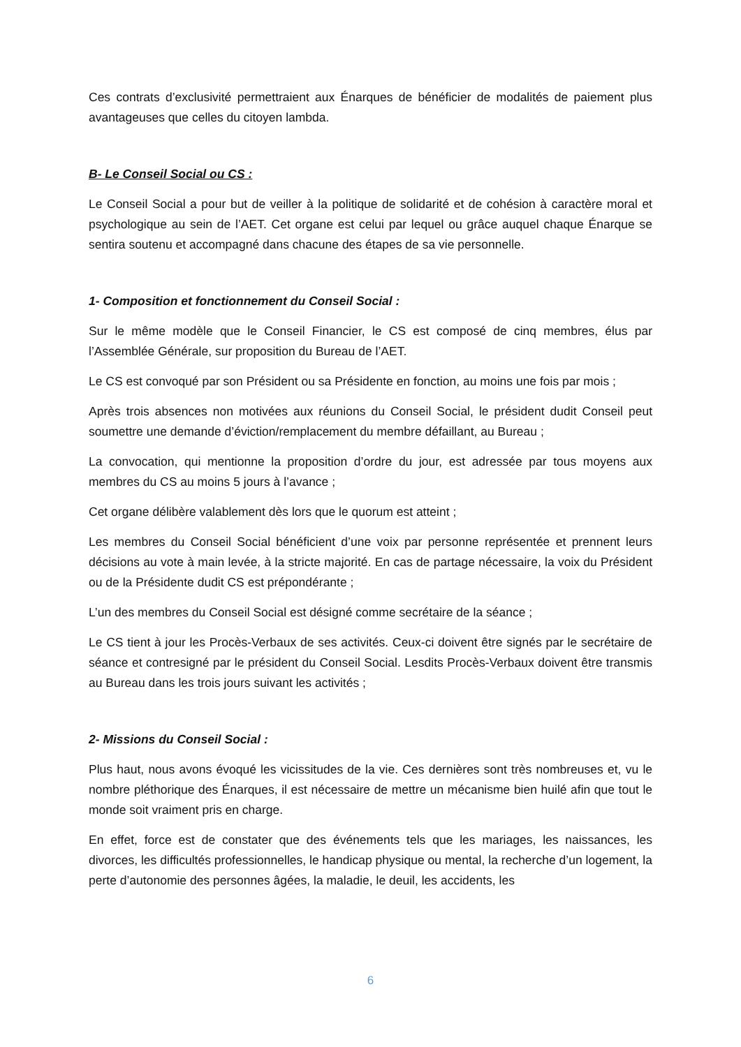Ces contrats d’exclusivité permettraient aux Énarques de bénéficier de modalités de paiement plus avantageuses que celles du citoyen lambda.
B- Le Conseil Social ou CS :
Le Conseil Social a pour but de veiller à la politique de solidarité et de cohésion à caractère moral et psychologique au sein de l’AET. Cet organe est celui par lequel ou grâce auquel chaque Énarque se sentira soutenu et accompagné dans chacune des étapes de sa vie personnelle.
1- Composition et fonctionnement du Conseil Social :
Sur le même modèle que le Conseil Financier, le CS est composé de cinq membres, élus par l’Assemblée Générale, sur proposition du Bureau de l’AET.
Le CS est convoqué par son Président ou sa Présidente en fonction, au moins une fois par mois ;
Après trois absences non motivées aux réunions du Conseil Social, le président dudit Conseil peut soumettre une demande d’éviction/remplacement du membre défaillant, au Bureau ;
La convocation, qui mentionne la proposition d’ordre du jour, est adressée par tous moyens aux membres du CS au moins 5 jours à l’avance ;
Cet organe délibère valablement dès lors que le quorum est atteint ;
Les membres du Conseil Social bénéficient d’une voix par personne représentée et prennent leurs décisions au vote à main levée, à la stricte majorité. En cas de partage nécessaire, la voix du Président ou de la Présidente dudit CS est prépondérante ;
L’un des membres du Conseil Social est désigné comme secrétaire de la séance ;
Le CS tient à jour les Procès-Verbaux de ses activités. Ceux-ci doivent être signés par le secrétaire de séance et contresigné par le président du Conseil Social. Lesdits Procès-Verbaux doivent être transmis au Bureau dans les trois jours suivant les activités ;
2- Missions du Conseil Social :
Plus haut, nous avons évoqué les vicissitudes de la vie. Ces dernières sont très nombreuses et, vu le nombre pléthorique des Énarques, il est nécessaire de mettre un mécanisme bien huilé afin que tout le monde soit vraiment pris en charge.
En effet, force est de constater que des événements tels que les mariages, les naissances, les divorces, les difficultés professionnelles, le handicap physique ou mental, la recherche d’un logement, la perte d’autonomie des personnes âgées, la maladie, le deuil, les accidents, les
6